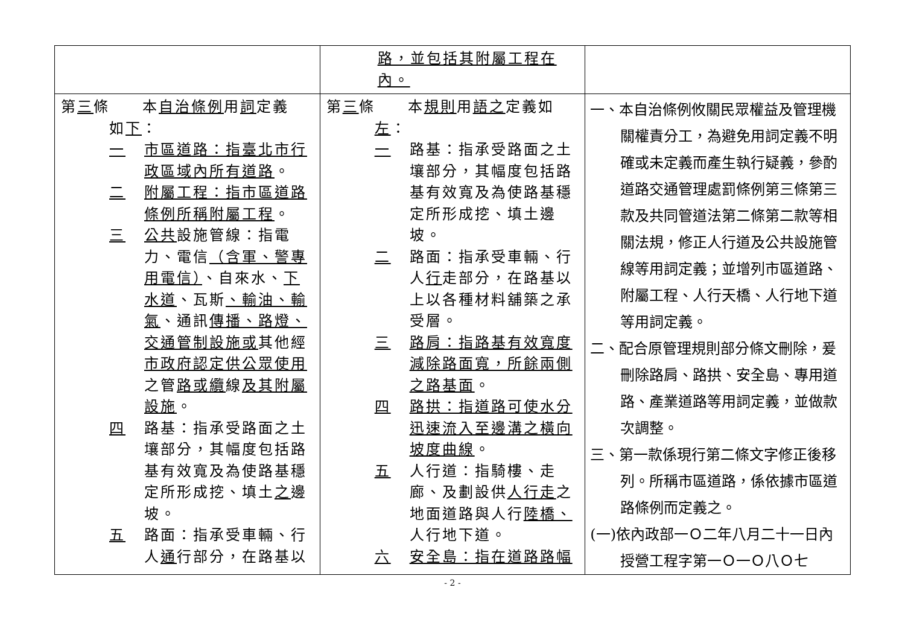| | 路，並包括其附屬工程在內。 | |
| 第 三 條 本 自治條例 用 詞 定義 如 下 ： 一 市區道路：指臺北市行政區域內所有道路 。 二 附屬工程：指市區道路條例所稱附屬工程 。 三 公共 設施管線：指電力、電信 （含軍、警專用電信） 、自來水、 下水道 、瓦斯 、輸油、輸氣 、通訊 傳播、路燈、交通管制設施或 其他經 市政府認定供公眾使用 之管 路或纜 線 及其附屬設施 。 四 路基：指承受路面之土壤部分，其幅度包括路基有效寬及為使路基穩定所形成挖、填土 之 邊坡。 五 路面：指承受車輛、行人 通 行部分，在路基以 | 第 三 條 本 規則 用 語之 定義如 左 ： 一 路基：指承受路面之土壤部分，其幅度包括路基有效寬及為使路基穩定所形成挖、填土邊坡。 二 路面：指承受車輛、行人 行 走部分，在路基以上以各種材料舖築之承受層。 三 路肩：指路基有效寬度減除路面寬，所餘兩側之路基面 。 四 路拱：指道路可使水分迅速流入至邊溝之橫向坡度曲線 。 五 人行道：指騎樓、走廊、及劃設供 人行走 之地面道路與人行 陸橋、 人行地下道。 六 安全島：指在道路路幅 | 一、本自治條例攸關民眾權益及管理機關權責分工，為避免用詞定義不明確或未定義而產生執行疑義，參酌道路交通管理處罰條例第三條第三款及共同管道法第二條第二款等相關法規，修正人行道及公共設施管線等用詞定義；並增列市區道路、附屬工程、人行天橋、人行地下道等用詞定義。 二、配合原管理規則部分條文刪除，爰刪除路肩、路拱、安全島、專用道路、產業道路等用詞定義，並做款次調整。 三、第一款係現行第二條文字修正後移列。所稱市區道路，係依據市區道路條例而定義之。 (一)依內政部一Ｏ二年八月二十一日內授營工程字第一Ｏ一Ｏ八Ｏ七 |
- 2 -